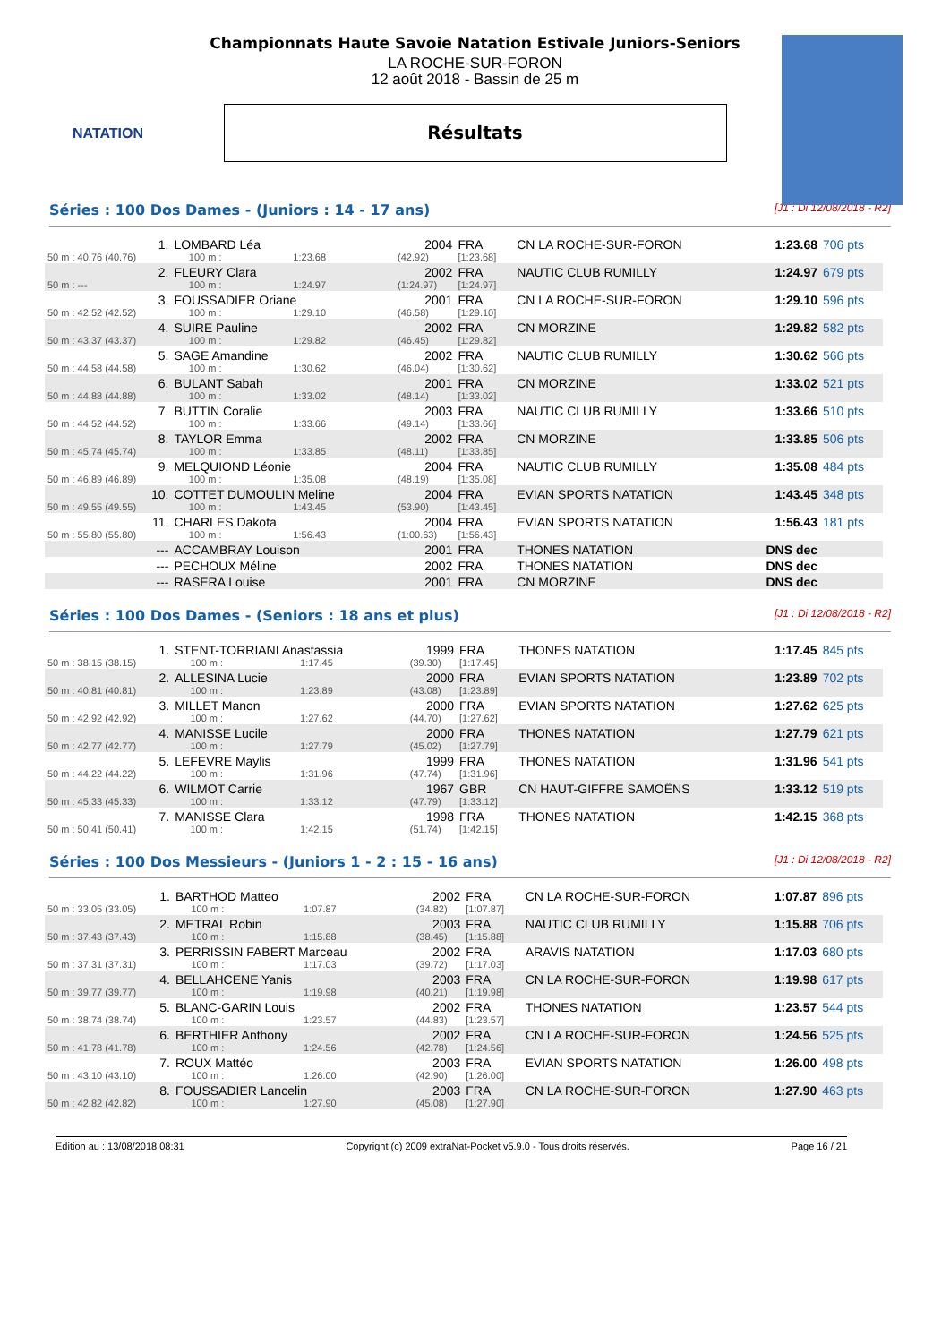NATATION
Championnats Haute Savoie Natation Estivale Juniors-Seniors
LA ROCHE-SUR-FORON
12 août 2018 - Bassin de 25 m
Résultats
Séries : 100 Dos Dames - (Juniors : 14 - 17 ans) [J1 : Di 12/08/2018 - R2]
| 1. | LOMBARD Léa | | | 2004 | FRA | CN LA ROCHE-SUR-FORON | 1:23.68 | 706 pts |
| 50 m : 40.76 (40.76) | | 100 m : | 1:23.68 | (42.92) | [1:23.68] | | | |
| 2. | FLEURY Clara | | | 2002 | FRA | NAUTIC CLUB RUMILLY | 1:24.97 | 679 pts |
| 50 m : --- | | 100 m : | 1:24.97 | (1:24.97) | [1:24.97] | | | |
| 3. | FOUSSADIER Oriane | | | 2001 | FRA | CN LA ROCHE-SUR-FORON | 1:29.10 | 596 pts |
| 50 m : 42.52 (42.52) | | 100 m : | 1:29.10 | (46.58) | [1:29.10] | | | |
| 4. | SUIRE Pauline | | | 2002 | FRA | CN MORZINE | 1:29.82 | 582 pts |
| 50 m : 43.37 (43.37) | | 100 m : | 1:29.82 | (46.45) | [1:29.82] | | | |
| 5. | SAGE Amandine | | | 2002 | FRA | NAUTIC CLUB RUMILLY | 1:30.62 | 566 pts |
| 50 m : 44.58 (44.58) | | 100 m : | 1:30.62 | (46.04) | [1:30.62] | | | |
| 6. | BULANT Sabah | | | 2001 | FRA | CN MORZINE | 1:33.02 | 521 pts |
| 50 m : 44.88 (44.88) | | 100 m : | 1:33.02 | (48.14) | [1:33.02] | | | |
| 7. | BUTTIN Coralie | | | 2003 | FRA | NAUTIC CLUB RUMILLY | 1:33.66 | 510 pts |
| 50 m : 44.52 (44.52) | | 100 m : | 1:33.66 | (49.14) | [1:33.66] | | | |
| 8. | TAYLOR Emma | | | 2002 | FRA | CN MORZINE | 1:33.85 | 506 pts |
| 50 m : 45.74 (45.74) | | 100 m : | 1:33.85 | (48.11) | [1:33.85] | | | |
| 9. | MELQUIOND Léonie | | | 2004 | FRA | NAUTIC CLUB RUMILLY | 1:35.08 | 484 pts |
| 50 m : 46.89 (46.89) | | 100 m : | 1:35.08 | (48.19) | [1:35.08] | | | |
| 10. | COTTET DUMOULIN Meline | | | 2004 | FRA | EVIAN SPORTS NATATION | 1:43.45 | 348 pts |
| 50 m : 49.55 (49.55) | | 100 m : | 1:43.45 | (53.90) | [1:43.45] | | | |
| 11. | CHARLES Dakota | | | 2004 | FRA | EVIAN SPORTS NATATION | 1:56.43 | 181 pts |
| 50 m : 55.80 (55.80) | | 100 m : | 1:56.43 | (1:00.63) | [1:56.43] | | | |
| --- | ACCAMBRAY Louison | | | 2001 | FRA | THONES NATATION | DNS dec | |
| --- | PECHOUX Méline | | | 2002 | FRA | THONES NATATION | DNS dec | |
| --- | RASERA Louise | | | 2001 | FRA | CN MORZINE | DNS dec | |
Séries : 100 Dos Dames - (Seniors : 18 ans et plus) [J1 : Di 12/08/2018 - R2]
| 1. | STENT-TORRIANI Anastassia | | | 1999 | FRA | THONES NATATION | 1:17.45 | 845 pts |
| 50 m : 38.15 (38.15) | | 100 m : | 1:17.45 | (39.30) | [1:17.45] | | | |
| 2. | ALLESINA Lucie | | | 2000 | FRA | EVIAN SPORTS NATATION | 1:23.89 | 702 pts |
| 50 m : 40.81 (40.81) | | 100 m : | 1:23.89 | (43.08) | [1:23.89] | | | |
| 3. | MILLET Manon | | | 2000 | FRA | EVIAN SPORTS NATATION | 1:27.62 | 625 pts |
| 50 m : 42.92 (42.92) | | 100 m : | 1:27.62 | (44.70) | [1:27.62] | | | |
| 4. | MANISSE Lucile | | | 2000 | FRA | THONES NATATION | 1:27.79 | 621 pts |
| 50 m : 42.77 (42.77) | | 100 m : | 1:27.79 | (45.02) | [1:27.79] | | | |
| 5. | LEFEVRE Maylis | | | 1999 | FRA | THONES NATATION | 1:31.96 | 541 pts |
| 50 m : 44.22 (44.22) | | 100 m : | 1:31.96 | (47.74) | [1:31.96] | | | |
| 6. | WILMOT Carrie | | | 1967 | GBR | CN HAUT-GIFFRE SAMOËNS | 1:33.12 | 519 pts |
| 50 m : 45.33 (45.33) | | 100 m : | 1:33.12 | (47.79) | [1:33.12] | | | |
| 7. | MANISSE Clara | | | 1998 | FRA | THONES NATATION | 1:42.15 | 368 pts |
| 50 m : 50.41 (50.41) | | 100 m : | 1:42.15 | (51.74) | [1:42.15] | | | |
Séries : 100 Dos Messieurs - (Juniors 1 - 2 : 15 - 16 ans) [J1 : Di 12/08/2018 - R2]
| 1. | BARTHOD Matteo | | | 2002 | FRA | CN LA ROCHE-SUR-FORON | 1:07.87 | 896 pts |
| 50 m : 33.05 (33.05) | | 100 m : | 1:07.87 | (34.82) | [1:07.87] | | | |
| 2. | METRAL Robin | | | 2003 | FRA | NAUTIC CLUB RUMILLY | 1:15.88 | 706 pts |
| 50 m : 37.43 (37.43) | | 100 m : | 1:15.88 | (38.45) | [1:15.88] | | | |
| 3. | PERRISSIN FABERT Marceau | | | 2002 | FRA | ARAVIS NATATION | 1:17.03 | 680 pts |
| 50 m : 37.31 (37.31) | | 100 m : | 1:17.03 | (39.72) | [1:17.03] | | | |
| 4. | BELLAHCENE Yanis | | | 2003 | FRA | CN LA ROCHE-SUR-FORON | 1:19.98 | 617 pts |
| 50 m : 39.77 (39.77) | | 100 m : | 1:19.98 | (40.21) | [1:19.98] | | | |
| 5. | BLANC-GARIN Louis | | | 2002 | FRA | THONES NATATION | 1:23.57 | 544 pts |
| 50 m : 38.74 (38.74) | | 100 m : | 1:23.57 | (44.83) | [1:23.57] | | | |
| 6. | BERTHIER Anthony | | | 2002 | FRA | CN LA ROCHE-SUR-FORON | 1:24.56 | 525 pts |
| 50 m : 41.78 (41.78) | | 100 m : | 1:24.56 | (42.78) | [1:24.56] | | | |
| 7. | ROUX Mattéo | | | 2003 | FRA | EVIAN SPORTS NATATION | 1:26.00 | 498 pts |
| 50 m : 43.10 (43.10) | | 100 m : | 1:26.00 | (42.90) | [1:26.00] | | | |
| 8. | FOUSSADIER Lancelin | | | 2003 | FRA | CN LA ROCHE-SUR-FORON | 1:27.90 | 463 pts |
| 50 m : 42.82 (42.82) | | 100 m : | 1:27.90 | (45.08) | [1:27.90] | | | |
Edition au : 13/08/2018 08:31 Copyright (c) 2009 extraNat-Pocket v5.9.0 - Tous droits réservés. Page 16 / 21